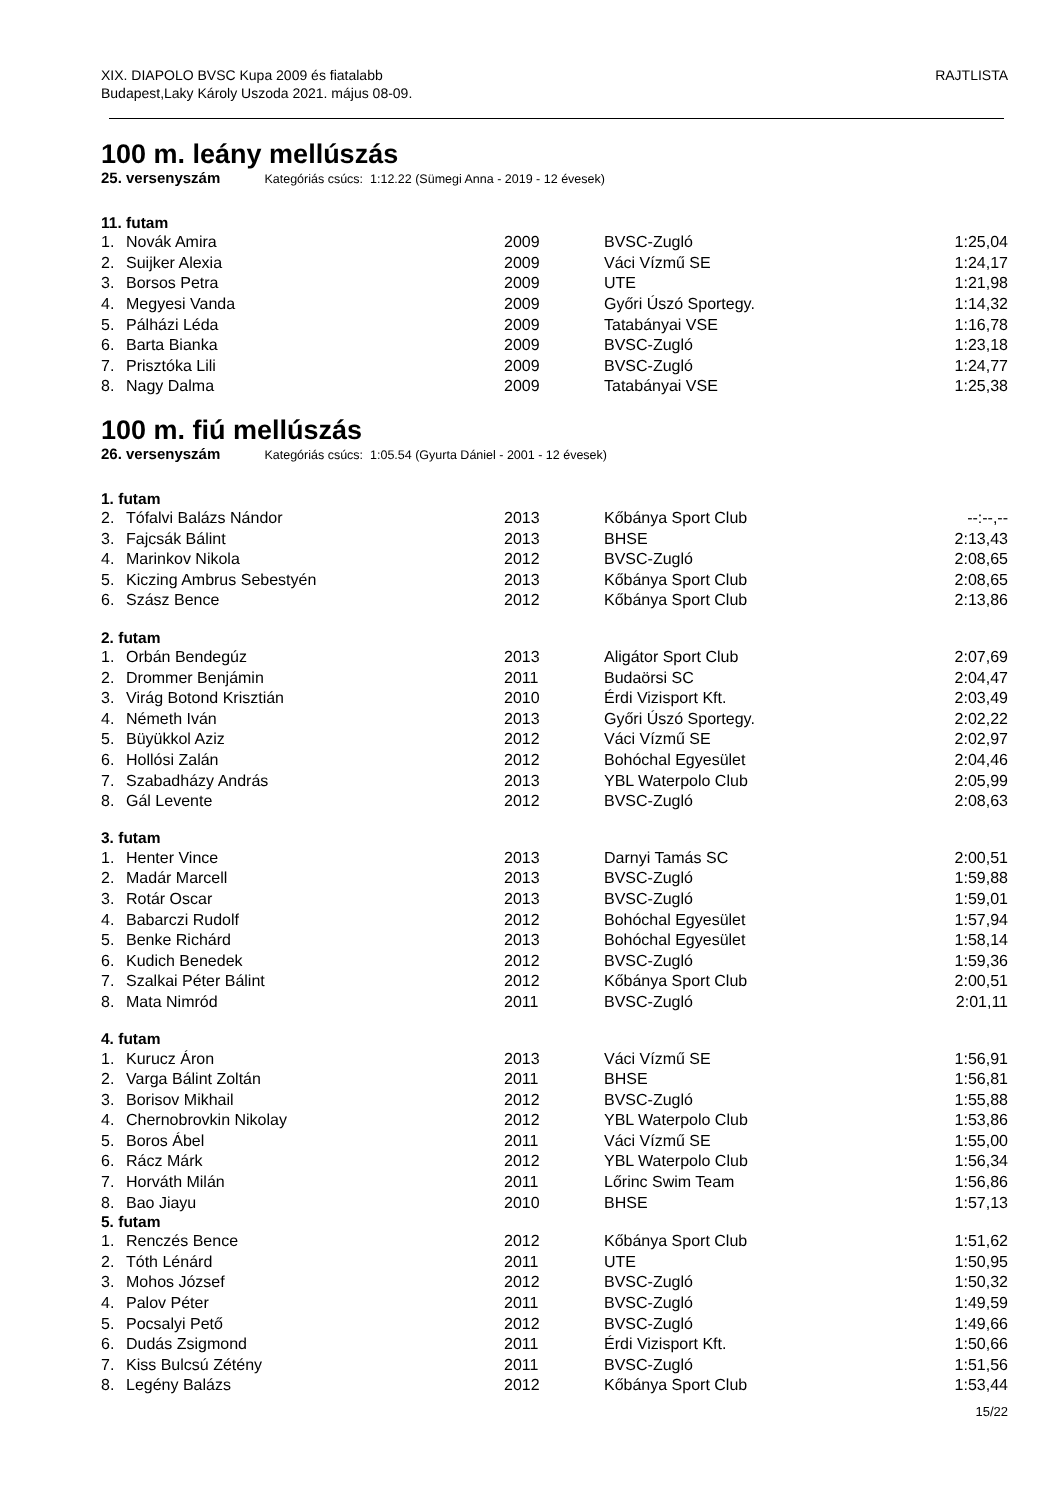XIX. DIAPOLO BVSC Kupa 2009 és fiatalabb
Budapest,Laky Károly Uszoda 2021. május 08-09.
RAJTLISTA
100 m. leány mellúszás
25. versenyszám Kategóriás csúcs: 1:12.22 (Sümegi Anna - 2019 - 12 évesek)
11. futam
| 1. | Novák Amira | 2009 | BVSC-Zugló | 1:25,04 |
| 2. | Suijker Alexia | 2009 | Váci Vízmű SE | 1:24,17 |
| 3. | Borsos Petra | 2009 | UTE | 1:21,98 |
| 4. | Megyesi Vanda | 2009 | Győri Úszó Sportegy. | 1:14,32 |
| 5. | Pálházi Léda | 2009 | Tatabányai VSE | 1:16,78 |
| 6. | Barta Bianka | 2009 | BVSC-Zugló | 1:23,18 |
| 7. | Prisztóka Lili | 2009 | BVSC-Zugló | 1:24,77 |
| 8. | Nagy Dalma | 2009 | Tatabányai VSE | 1:25,38 |
100 m. fiú mellúszás
26. versenyszám Kategóriás csúcs: 1:05.54 (Gyurta Dániel - 2001 - 12 évesek)
1. futam
| 2. | Tófalvi Balázs Nándor | 2013 | Kőbánya Sport Club | --:--,-- |
| 3. | Fajcsák Bálint | 2013 | BHSE | 2:13,43 |
| 4. | Marinkov Nikola | 2012 | BVSC-Zugló | 2:08,65 |
| 5. | Kiczing Ambrus Sebestyén | 2013 | Kőbánya Sport Club | 2:08,65 |
| 6. | Szász Bence | 2012 | Kőbánya Sport Club | 2:13,86 |
2. futam
| 1. | Orbán Bendegúz | 2013 | Aligátor Sport Club | 2:07,69 |
| 2. | Drommer Benjámin | 2011 | Budaörsi SC | 2:04,47 |
| 3. | Virág Botond Krisztián | 2010 | Érdi Vizisport Kft. | 2:03,49 |
| 4. | Németh Iván | 2013 | Győri Úszó Sportegy. | 2:02,22 |
| 5. | Büyükkol Aziz | 2012 | Váci Vízmű SE | 2:02,97 |
| 6. | Hollósi Zalán | 2012 | Bohóchal Egyesület | 2:04,46 |
| 7. | Szabadházy András | 2013 | YBL Waterpolo Club | 2:05,99 |
| 8. | Gál Levente | 2012 | BVSC-Zugló | 2:08,63 |
3. futam
| 1. | Henter Vince | 2013 | Darnyi Tamás SC | 2:00,51 |
| 2. | Madár Marcell | 2013 | BVSC-Zugló | 1:59,88 |
| 3. | Rotár Oscar | 2013 | BVSC-Zugló | 1:59,01 |
| 4. | Babarczi Rudolf | 2012 | Bohóchal Egyesület | 1:57,94 |
| 5. | Benke Richárd | 2013 | Bohóchal Egyesület | 1:58,14 |
| 6. | Kudich Benedek | 2012 | BVSC-Zugló | 1:59,36 |
| 7. | Szalkai Péter Bálint | 2012 | Kőbánya Sport Club | 2:00,51 |
| 8. | Mata Nimród | 2011 | BVSC-Zugló | 2:01,11 |
4. futam
| 1. | Kurucz Áron | 2013 | Váci Vízmű SE | 1:56,91 |
| 2. | Varga Bálint Zoltán | 2011 | BHSE | 1:56,81 |
| 3. | Borisov Mikhail | 2012 | BVSC-Zugló | 1:55,88 |
| 4. | Chernobrovkin Nikolay | 2012 | YBL Waterpolo Club | 1:53,86 |
| 5. | Boros Ábel | 2011 | Váci Vízmű SE | 1:55,00 |
| 6. | Rácz Márk | 2012 | YBL Waterpolo Club | 1:56,34 |
| 7. | Horváth Milán | 2011 | Lőrinc Swim Team | 1:56,86 |
| 8. | Bao Jiayu | 2010 | BHSE | 1:57,13 |
5. futam
| 1. | Renczés Bence | 2012 | Kőbánya Sport Club | 1:51,62 |
| 2. | Tóth Lénárd | 2011 | UTE | 1:50,95 |
| 3. | Mohos József | 2012 | BVSC-Zugló | 1:50,32 |
| 4. | Palov Péter | 2011 | BVSC-Zugló | 1:49,59 |
| 5. | Pocsalyi Pető | 2012 | BVSC-Zugló | 1:49,66 |
| 6. | Dudás Zsigmond | 2011 | Érdi Vizisport Kft. | 1:50,66 |
| 7. | Kiss Bulcsú Zétény | 2011 | BVSC-Zugló | 1:51,56 |
| 8. | Legény Balázs | 2012 | Kőbánya Sport Club | 1:53,44 |
15/22